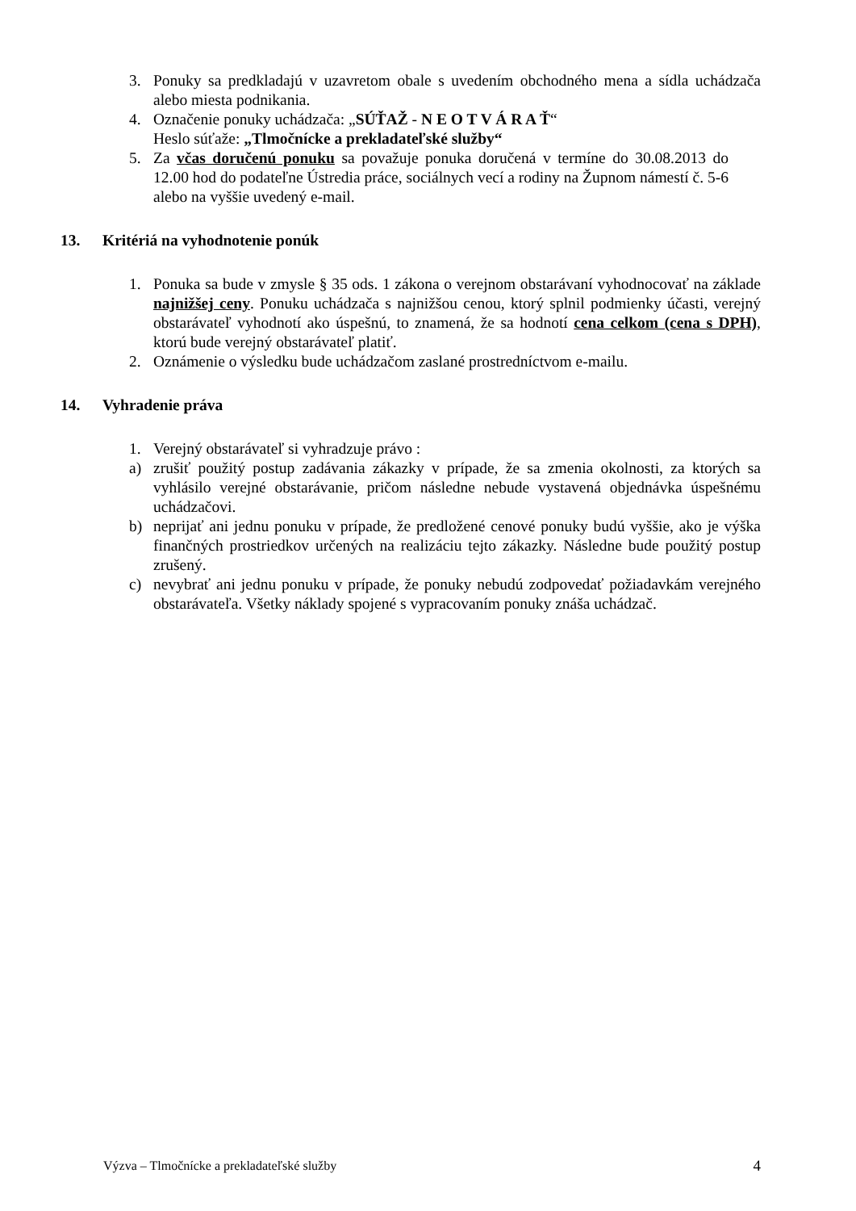3. Ponuky sa predkladajú v uzavretom obale s uvedením obchodného mena a sídla uchádzača alebo miesta podnikania.
4. Označenie ponuky uchádzača: „SÚŤAŽ - N E O T V Á R A Ť“
Heslo súťaže: „Tlmočnícke a prekladateľské služby“
5. Za včas doručenú ponuku sa považuje ponuka doručená v termíne do 30.08.2013 do 12.00 hod do podateľne Ústredia práce, sociálnych vecí a rodiny na Župnom námestí č. 5-6 alebo na vyššie uvedený e-mail.
13. Kritériá na vyhodnotenie ponúk
1. Ponuka sa bude v zmysle § 35 ods. 1 zákona o verejnom obstarávaní vyhodnocovať na základe najnižšej ceny. Ponuku uchádzača s najnižšou cenou, ktorý splnil podmienky účasti, verejný obstarávateľ vyhodnotí ako úspešnú, to znamená, že sa hodnotí cena celkom (cena s DPH), ktorú bude verejný obstarávateľ platiť.
2. Oznámenie o výsledku bude uchádzačom zaslané prostredníctvom e-mailu.
14. Vyhradenie práva
1. Verejný obstarávateľ si vyhradzuje právo :
a) zrušiť použitý postup zadávania zákazky v prípade, že sa zmenia okolnosti, za ktorých sa vyhlásilo verejné obstarávanie, pričom následne nebude vystavená objednávka úspešnému uchádzačovi.
b) neprijať ani jednu ponuku v prípade, že predložené cenové ponuky budú vyššie, ako je výška finančných prostriedkov určených na realizáciu tejto zákazky. Následne bude použitý postup zrušený.
c) nevybrať ani jednu ponuku v prípade, že ponuky nebudú zodpovedať požiadavkám verejného obstarávateľa. Všetky náklady spojené s vypracovaním ponuky znáša uchádzač.
Výzva – Tlmočnícke a prekladateľské služby 4